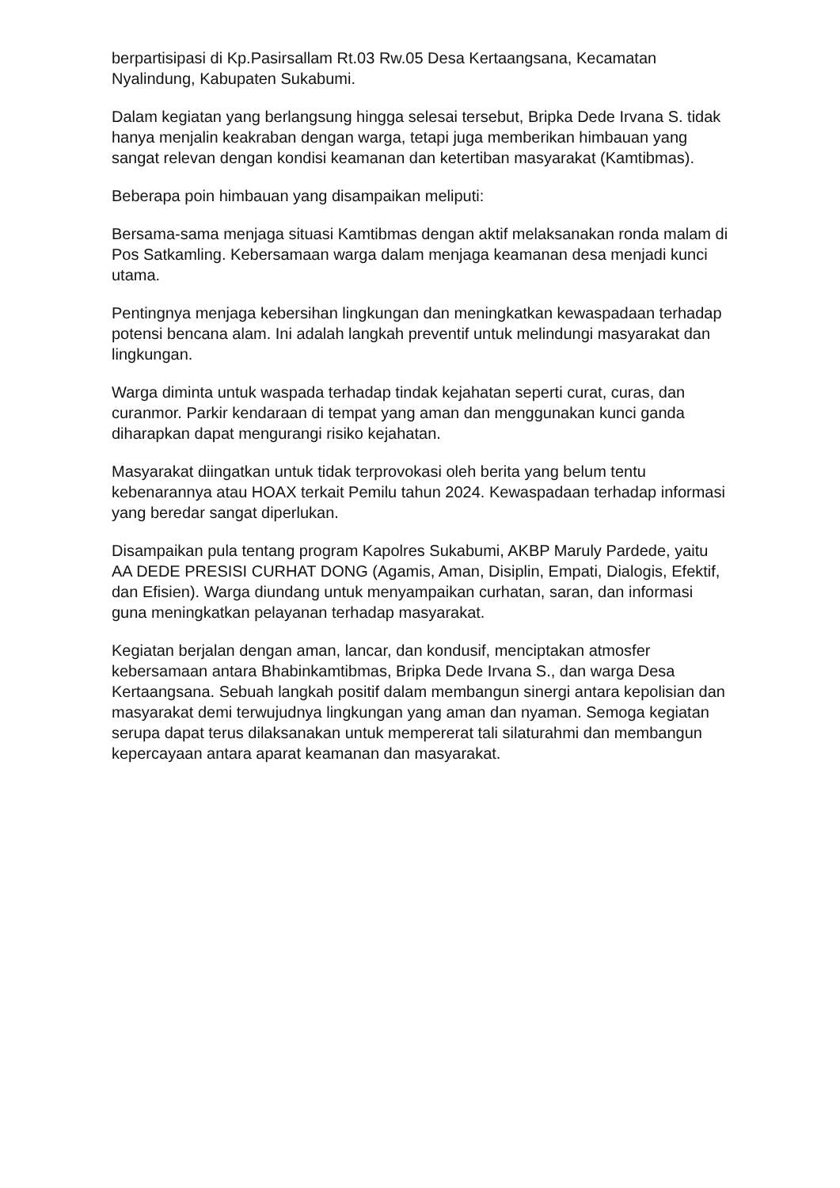berpartisipasi di Kp.Pasirsallam Rt.03 Rw.05 Desa Kertaangsana, Kecamatan Nyalindung, Kabupaten Sukabumi.
Dalam kegiatan yang berlangsung hingga selesai tersebut, Bripka Dede Irvana S. tidak hanya menjalin keakraban dengan warga, tetapi juga memberikan himbauan yang sangat relevan dengan kondisi keamanan dan ketertiban masyarakat (Kamtibmas).
Beberapa poin himbauan yang disampaikan meliputi:
Bersama-sama menjaga situasi Kamtibmas dengan aktif melaksanakan ronda malam di Pos Satkamling. Kebersamaan warga dalam menjaga keamanan desa menjadi kunci utama.
Pentingnya menjaga kebersihan lingkungan dan meningkatkan kewaspadaan terhadap potensi bencana alam. Ini adalah langkah preventif untuk melindungi masyarakat dan lingkungan.
Warga diminta untuk waspada terhadap tindak kejahatan seperti curat, curas, dan curanmor. Parkir kendaraan di tempat yang aman dan menggunakan kunci ganda diharapkan dapat mengurangi risiko kejahatan.
Masyarakat diingatkan untuk tidak terprovokasi oleh berita yang belum tentu kebenarannya atau HOAX terkait Pemilu tahun 2024. Kewaspadaan terhadap informasi yang beredar sangat diperlukan.
Disampaikan pula tentang program Kapolres Sukabumi, AKBP Maruly Pardede, yaitu AA DEDE PRESISI CURHAT DONG (Agamis, Aman, Disiplin, Empati, Dialogis, Efektif, dan Efisien). Warga diundang untuk menyampaikan curhatan, saran, dan informasi guna meningkatkan pelayanan terhadap masyarakat.
Kegiatan berjalan dengan aman, lancar, dan kondusif, menciptakan atmosfer kebersamaan antara Bhabinkamtibmas, Bripka Dede Irvana S., dan warga Desa Kertaangsana. Sebuah langkah positif dalam membangun sinergi antara kepolisian dan masyarakat demi terwujudnya lingkungan yang aman dan nyaman. Semoga kegiatan serupa dapat terus dilaksanakan untuk mempererat tali silaturahmi dan membangun kepercayaan antara aparat keamanan dan masyarakat.